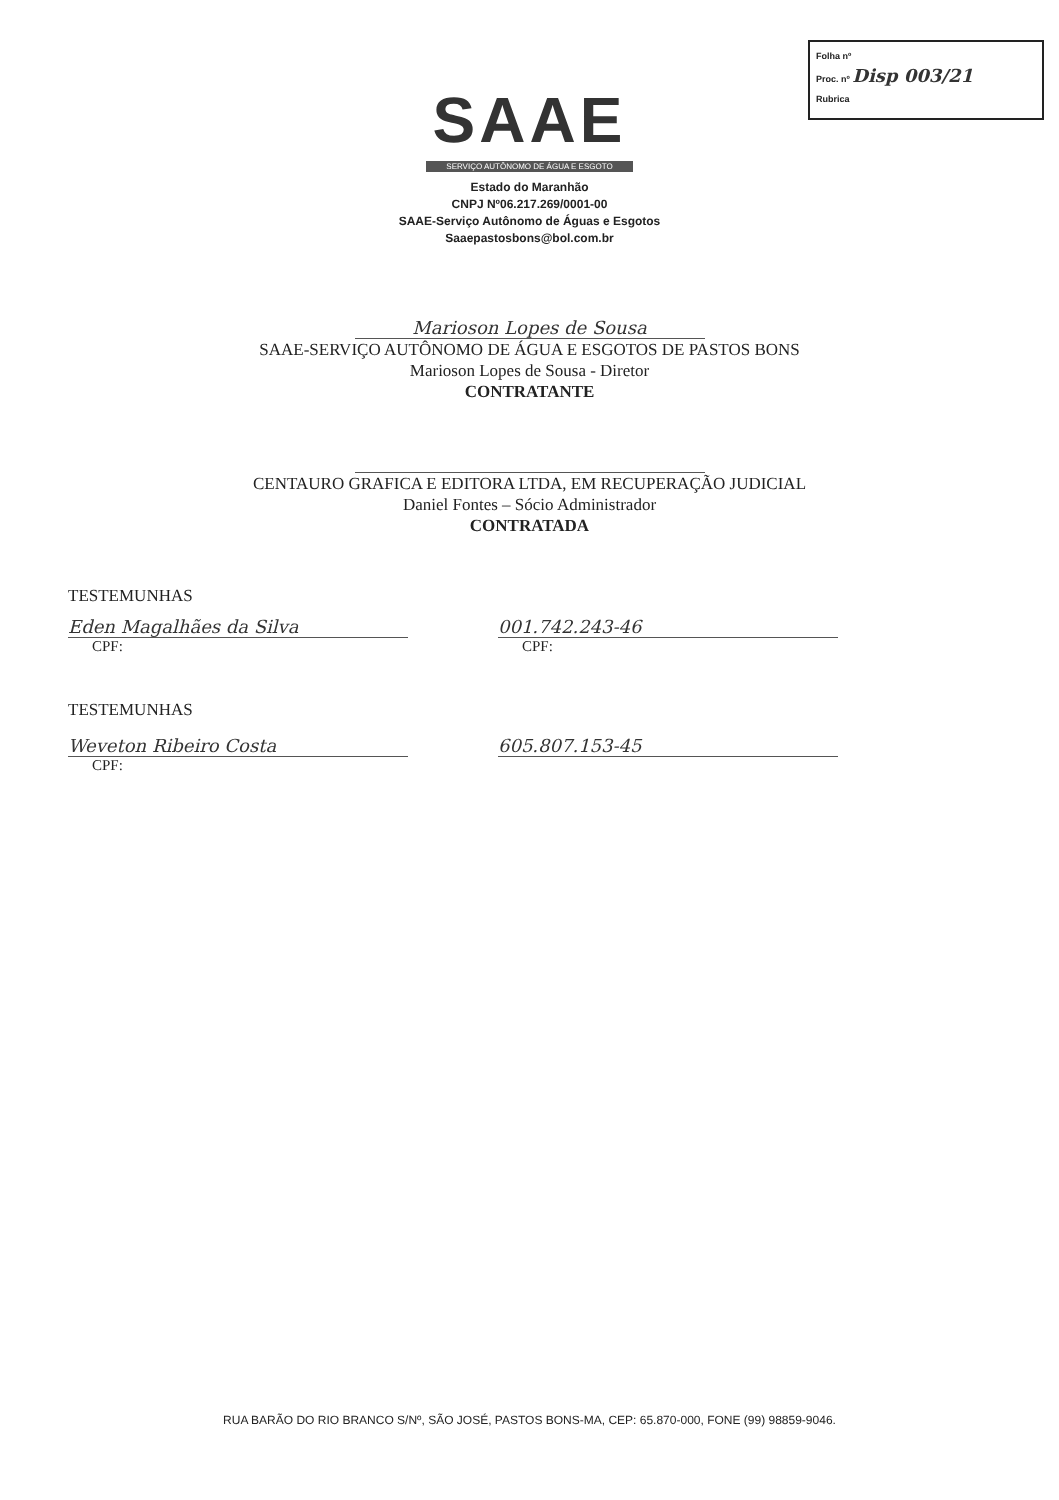Folha nº
Proc. nº Disp 003/21
Rubrica
SAAE
SERVIÇO AUTÔNOMO DE ÁGUA E ESGOTO
Estado do Maranhão
CNPJ Nº06.217.269/0001-00
SAAE-Serviço Autônomo de Águas e Esgotos
Saaepastosbons@bol.com.br
Marioson Lopes de Sousa
SAAE-SERVIÇO AUTÔNOMO DE ÁGUA E ESGOTOS DE PASTOS BONS
Marioson Lopes de Sousa - Diretor
CONTRATANTE
CENTAURO GRAFICA E EDITORA LTDA, EM RECUPERAÇÃO JUDICIAL
Daniel Fontes – Sócio Administrador
CONTRATADA
TESTEMUNHAS
Eden Magalhães da Silva
CPF:
001.742.243-46
CPF:
TESTEMUNHAS
Weveton Ribeiro Costa
CPF:
605.807.153-45
RUA BARÃO DO RIO BRANCO S/Nº, SÃO JOSÉ, PASTOS BONS-MA, CEP: 65.870-000, FONE (99) 98859-9046.